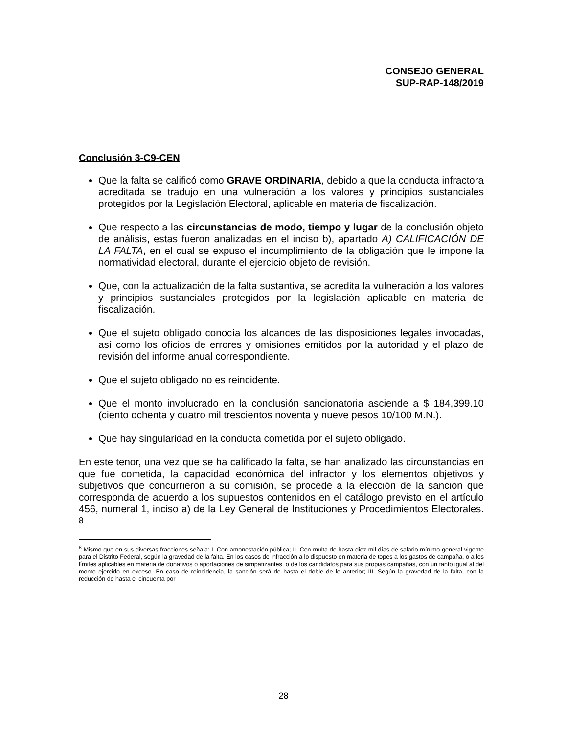CONSEJO GENERAL
SUP-RAP-148/2019
Conclusión 3-C9-CEN
Que la falta se calificó como GRAVE ORDINARIA, debido a que la conducta infractora acreditada se tradujo en una vulneración a los valores y principios sustanciales protegidos por la Legislación Electoral, aplicable en materia de fiscalización.
Que respecto a las circunstancias de modo, tiempo y lugar de la conclusión objeto de análisis, estas fueron analizadas en el inciso b), apartado A) CALIFICACIÓN DE LA FALTA, en el cual se expuso el incumplimiento de la obligación que le impone la normatividad electoral, durante el ejercicio objeto de revisión.
Que, con la actualización de la falta sustantiva, se acredita la vulneración a los valores y principios sustanciales protegidos por la legislación aplicable en materia de fiscalización.
Que el sujeto obligado conocía los alcances de las disposiciones legales invocadas, así como los oficios de errores y omisiones emitidos por la autoridad y el plazo de revisión del informe anual correspondiente.
Que el sujeto obligado no es reincidente.
Que el monto involucrado en la conclusión sancionatoria asciende a $ 184,399.10 (ciento ochenta y cuatro mil trescientos noventa y nueve pesos 10/100 M.N.).
Que hay singularidad en la conducta cometida por el sujeto obligado.
En este tenor, una vez que se ha calificado la falta, se han analizado las circunstancias en que fue cometida, la capacidad económica del infractor y los elementos objetivos y subjetivos que concurrieron a su comisión, se procede a la elección de la sanción que corresponda de acuerdo a los supuestos contenidos en el catálogo previsto en el artículo 456, numeral 1, inciso a) de la Ley General de Instituciones y Procedimientos Electorales. <sup>8</sup>
<sup>8</sup> Mismo que en sus diversas fracciones señala: I. Con amonestación pública; II. Con multa de hasta diez mil días de salario mínimo general vigente para el Distrito Federal, según la gravedad de la falta. En los casos de infracción a lo dispuesto en materia de topes a los gastos de campaña, o a los límites aplicables en materia de donativos o aportaciones de simpatizantes, o de los candidatos para sus propias campañas, con un tanto igual al del monto ejercido en exceso. En caso de reincidencia, la sanción será de hasta el doble de lo anterior; III. Según la gravedad de la falta, con la reducción de hasta el cincuenta por
28